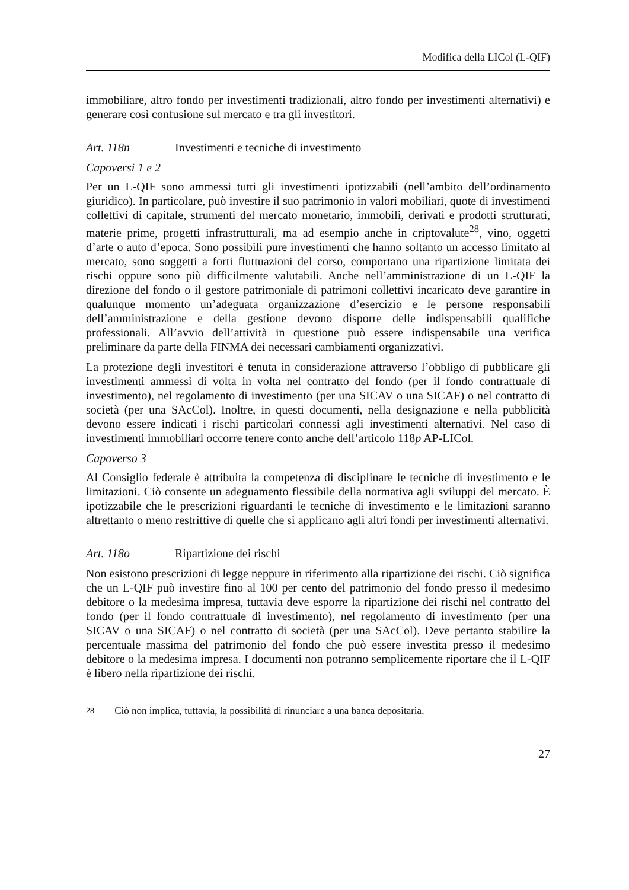Modifica della LICol (L-QIF)
immobiliare, altro fondo per investimenti tradizionali, altro fondo per investimenti alternativi) e generare così confusione sul mercato e tra gli investitori.
Art. 118n Investimenti e tecniche di investimento
Capoversi 1 e 2
Per un L-QIF sono ammessi tutti gli investimenti ipotizzabili (nell’ambito dell’ordinamento giuridico). In particolare, può investire il suo patrimonio in valori mobiliari, quote di investimenti collettivi di capitale, strumenti del mercato monetario, immobili, derivati e prodotti strutturati, materie prime, progetti infrastrutturali, ma ad esempio anche in criptovalute<sup>28</sup>, vino, oggetti d’arte o auto d’epoca. Sono possibili pure investimenti che hanno soltanto un accesso limitato al mercato, sono soggetti a forti fluttuazioni del corso, comportano una ripartizione limitata dei rischi oppure sono più difficilmente valutabili. Anche nell’amministrazione di un L-QIF la direzione del fondo o il gestore patrimoniale di patrimoni collettivi incaricato deve garantire in qualunque momento un’adeguata organizzazione d’esercizio e le persone responsabili dell’amministrazione e della gestione devono disporre delle indispensabili qualifiche professionali. All’avvio dell’attività in questione può essere indispensabile una verifica preliminare da parte della FINMA dei necessari cambiamenti organizzativi.
La protezione degli investitori è tenuta in considerazione attraverso l’obbligo di pubblicare gli investimenti ammessi di volta in volta nel contratto del fondo (per il fondo contrattuale di investimento), nel regolamento di investimento (per una SICAV o una SICAF) o nel contratto di società (per una SAcCol). Inoltre, in questi documenti, nella designazione e nella pubblicità devono essere indicati i rischi particolari connessi agli investimenti alternativi. Nel caso di investimenti immobiliari occorre tenere conto anche dell’articolo 118p AP-LICol.
Capoverso 3
Al Consiglio federale è attribuita la competenza di disciplinare le tecniche di investimento e le limitazioni. Ciò consente un adeguamento flessibile della normativa agli sviluppi del mercato. È ipotizzabile che le prescrizioni riguardanti le tecniche di investimento e le limitazioni saranno altrettanto o meno restrittive di quelle che si applicano agli altri fondi per investimenti alternativi.
Art. 118o Ripartizione dei rischi
Non esistono prescrizioni di legge neppure in riferimento alla ripartizione dei rischi. Ciò significa che un L-QIF può investire fino al 100 per cento del patrimonio del fondo presso il medesimo debitore o la medesima impresa, tuttavia deve esporre la ripartizione dei rischi nel contratto del fondo (per il fondo contrattuale di investimento), nel regolamento di investimento (per una SICAV o una SICAF) o nel contratto di società (per una SAcCol). Deve pertanto stabilire la percentuale massima del patrimonio del fondo che può essere investita presso il medesimo debitore o la medesima impresa. I documenti non potranno semplicemente riportare che il L-QIF è libero nella ripartizione dei rischi.
<sup>28</sup> Ciò non implica, tuttavia, la possibilità di rinunciare a una banca depositaria.
27